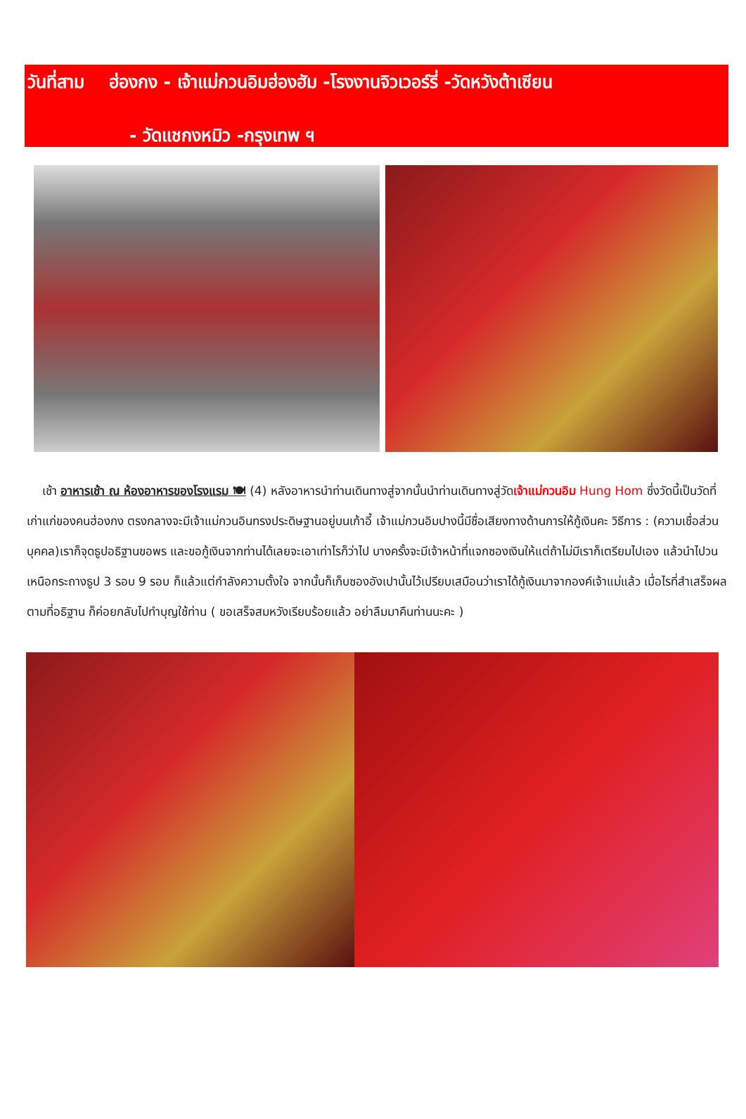วันที่สาม ฮ่องกง - เจ้าแม่กวนอิมฮ่องฮัม -โรงงานจิวเวอร์รี่ -วัดหวังต้าเซียน
- วัดแชกงหมิว -กรุงเทพ ฯ
เช้า อาหารเช้า ณ ห้องอาหารของโรงแรม 🍽 (4) หลังอาหารนำท่านเดินทางสู่จากนั้นนำท่านเดินทางสู่วัดเจ้าแม่กวนอิม Hung Hom ซึ่งวัดนี้เป็นวัดที่เก่าแก่ของคนฮ่องกง ตรงกลางจะมีเจ้าแม่กวนอินทรงประดิษฐานอยู่บนเก้าอี้ เจ้าแม่กวนอิมปางนี้มีชื่อเสียงทางด้านการให้กู้เงินคะ วิธีการ : (ความเชื่อส่วนบุคคล)เราก็จุดธูปอธิฐานขอพร และขอกู้เงินจากท่านได้เลยจะเอาเท่าไรก็ว่าไป บางครั้งจะมีเจ้าหน้าที่แจกซองเงินให้แต่ถ้าไม่มีเราก็เตรียมไปเอง แล้วนำไปวนเหนือกระถางธูป 3 รอบ 9 รอบ ก็แล้วแต่กำลังความตั้งใจ จากนั้นก็เก็บซองอังเปานั้นไว้เปรียบเสมือนว่าเราได้กู้เงินมาจากองค์เจ้าแม่แล้ว เมื่อไรที่สำเสร็จผลตามที่อธิฐาน ก็ค่อยกลับไปทำบุญใช้ท่าน ( ขอเสร็จสมหวังเรียบร้อยแล้ว อย่าลืมมาคืนท่านนะคะ )